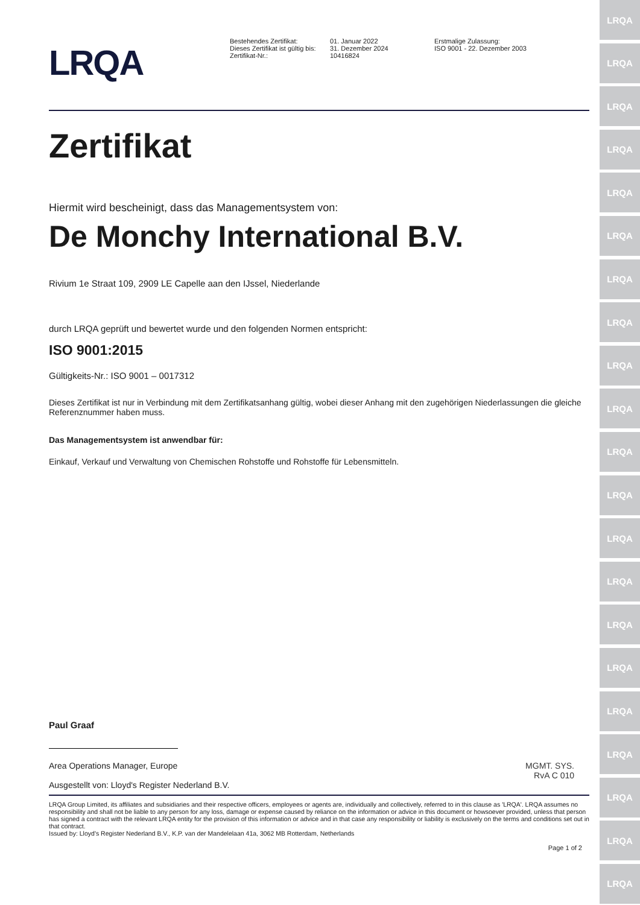LRQA
LRQA
LRQA
LRQA
LRQA
LRQA
LRQA
LRQA
LRQA
LRQA
LRQA
LRQA
LRQA
LRQA
LRQA
LRQA
LRQA
LRQA
LRQA
LRQA
LRQA
LRQA
Bestehendes Zertifikat:
Dieses Zertifikat ist gültig bis:
Zertifikat-Nr.:
01. Januar 2022
31. Dezember 2024
10416824
Erstmalige Zulassung:
ISO 9001 - 22. Dezember 2003
Zertifikat
Hiermit wird bescheinigt, dass das Managementsystem von:
De Monchy International B.V.
Rivium 1e Straat 109, 2909 LE Capelle aan den IJssel, Niederlande
durch LRQA geprüft und bewertet wurde und den folgenden Normen entspricht:
ISO 9001:2015
Gültigkeits-Nr.: ISO 9001 – 0017312
Dieses Zertifikat ist nur in Verbindung mit dem Zertifikatsanhang gültig, wobei dieser Anhang mit den zugehörigen Niederlassungen die gleiche Referenznummer haben muss.
Das Managementsystem ist anwendbar für:
Einkauf, Verkauf und Verwaltung von Chemischen Rohstoffe und Rohstoffe für Lebensmitteln.
Paul Graaf
Area Operations Manager, Europe
Ausgestellt von: Lloyd's Register Nederland B.V.
MGMT. SYS.
RvA C 010
LRQA Group Limited, its affiliates and subsidiaries and their respective officers, employees or agents are, individually and collectively, referred to in this clause as 'LRQA'. LRQA assumes no responsibility and shall not be liable to any person for any loss, damage or expense caused by reliance on the information or advice in this document or howsoever provided, unless that person has signed a contract with the relevant LRQA entity for the provision of this information or advice and in that case any responsibility or liability is exclusively on the terms and conditions set out in that contract.
Issued by: Lloyd's Register Nederland B.V., K.P. van der Mandelelaan 41a, 3062 MB Rotterdam, Netherlands
Page 1 of 2